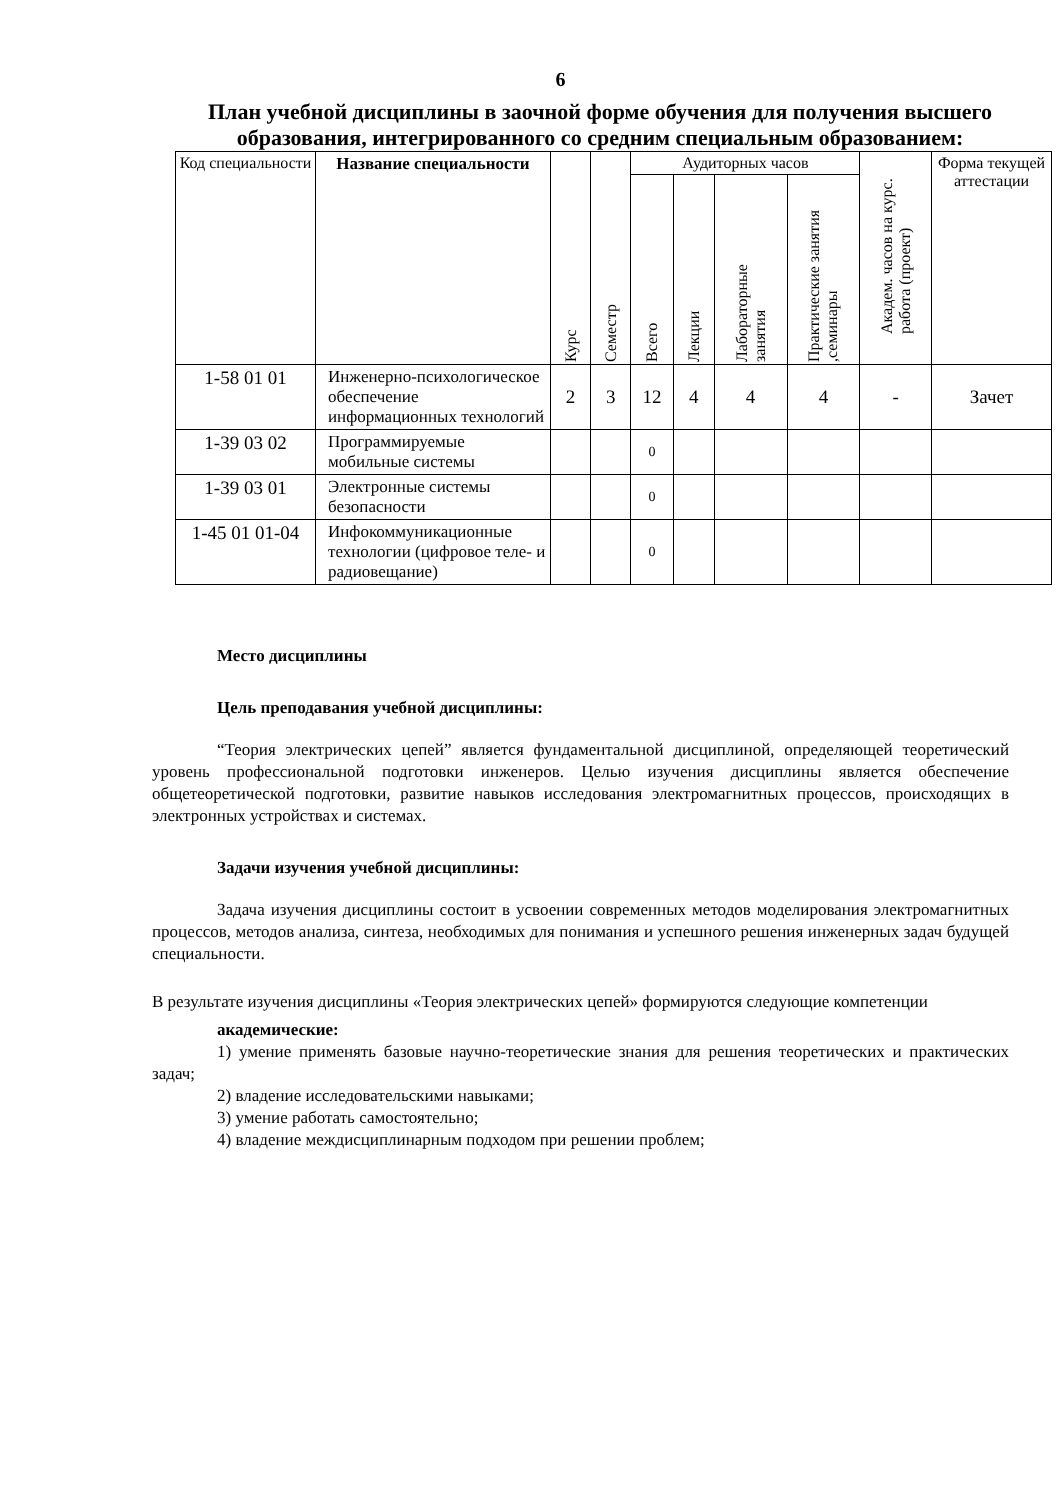6
План учебной дисциплины в заочной форме обучения для получения высшего образования, интегрированного со средним специальным образованием:
| Код специальности | Название специальности | Курс | Семестр | Аудиторных часов | | | | Академ. часов на курс. работа (проект) | Форма текущей аттестации |
| --- | --- | --- | --- | --- | --- | --- | --- | --- | --- |
| | | | | Всего | Лекции | Лабораторные занятия | Практические занятия ,семинары | | |
| 1-58 01 01 | Инженерно-психологическое обеспечение информационных технологий | 2 | 3 | 12 | 4 | 4 | 4 | - | Зачет |
| 1-39 03 02 | Программируемые мобильные системы | | | 0 | | | | | |
| 1-39 03 01 | Электронные системы безопасности | | | 0 | | | | | |
| 1-45 01 01-04 | Инфокоммуникационные технологии (цифровое теле- и радиовещание) | | | 0 | | | | | |
Место дисциплины
Цель преподавания учебной дисциплины:
“Теория электрических цепей” является фундаментальной дисциплиной, определяющей теоретический уровень профессиональной подготовки инженеров. Целью изучения дисциплины является обеспечение общетеоретической подготовки, развитие навыков исследования электромагнитных процессов, происходящих в электронных устройствах и системах.
Задачи изучения учебной дисциплины:
Задача изучения дисциплины состоит в усвоении современных методов моделирования электромагнитных процессов, методов анализа, синтеза, необходимых для понимания и успешного решения инженерных задач будущей специальности.
В результате изучения дисциплины «Теория электрических цепей» формируются следующие компетенции
академические:
1) умение применять базовые научно-теоретические знания для решения теоретических и практических задач;
2) владение исследовательскими навыками;
3) умение работать самостоятельно;
4) владение междисциплинарным подходом при решении проблем;